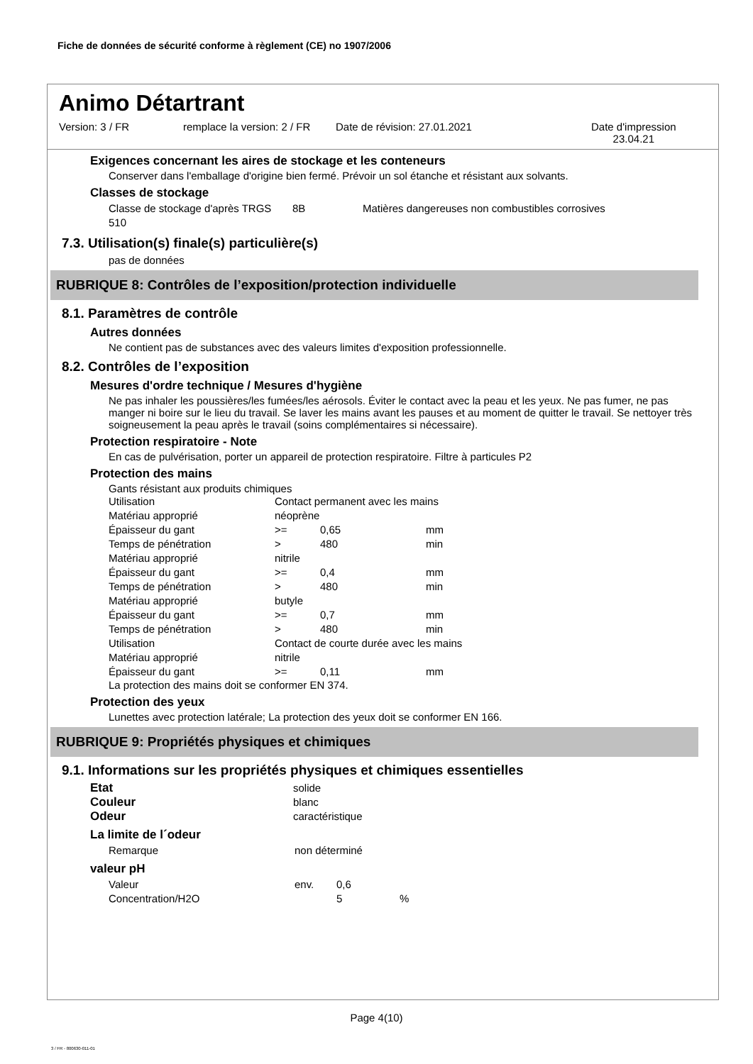Fiche de données de sécurité conforme à règlement (CE) no 1907/2006
Animo Détartrant
Version: 3 / FR remplace la version: 2 / FR
Date de révision: 27.01.2021 Date d'impression
23.04.21
Exigences concernant les aires de stockage et les conteneurs
Conserver dans l'emballage d'origine bien fermé. Prévoir un sol étanche et résistant aux solvants.
Classes de stockage
| Classe de stockage d'après TRGS 510 | 8B | Matières dangereuses non combustibles corrosives |
7.3. Utilisation(s) finale(s) particulière(s)
pas de données
RUBRIQUE 8: Contrôles de l’exposition/protection individuelle
8.1. Paramètres de contrôle
Autres données
Ne contient pas de substances avec des valeurs limites d'exposition professionnelle.
8.2. Contrôles de l’exposition
Mesures d'ordre technique / Mesures d'hygiène
Ne pas inhaler les poussières/les fumées/les aérosols. Éviter le contact avec la peau et les yeux. Ne pas fumer, ne pas manger ni boire sur le lieu du travail. Se laver les mains avant les pauses et au moment de quitter le travail. Se nettoyer très soigneusement la peau après le travail (soins complémentaires si nécessaire).
Protection respiratoire - Note
En cas de pulvérisation, porter un appareil de protection respiratoire. Filtre à particules P2
Protection des mains
Gants résistant aux produits chimiques
| Utilisation | Contact permanent avec les mains | | |
| Matériau approprié | néoprène | | |
| Épaisseur du gant | >= | 0,65 | mm |
| Temps de pénétration | > | 480 | min |
| Matériau approprié | nitrile | | |
| Épaisseur du gant | >= | 0,4 | mm |
| Temps de pénétration | > | 480 | min |
| Matériau approprié | butyle | | |
| Épaisseur du gant | >= | 0,7 | mm |
| Temps de pénétration | > | 480 | min |
| Utilisation | Contact de courte durée avec les mains | | |
| Matériau approprié | nitrile | | |
| Épaisseur du gant | >= | 0,11 | mm |
La protection des mains doit se conformer EN 374.
Protection des yeux
Lunettes avec protection latérale; La protection des yeux doit se conformer EN 166.
RUBRIQUE 9: Propriétés physiques et chimiques
9.1. Informations sur les propriétés physiques et chimiques essentielles
| Etat | solide |
| Couleur | blanc |
| Odeur | caractéristique |
La limite de l´odeur
| Remarque | non déterminé |
valeur pH
| Valeur | env. | 0,6 | |
| Concentration/H2O | | 5 | % |
Page 4(10)
3 / FR - 800630-011-01